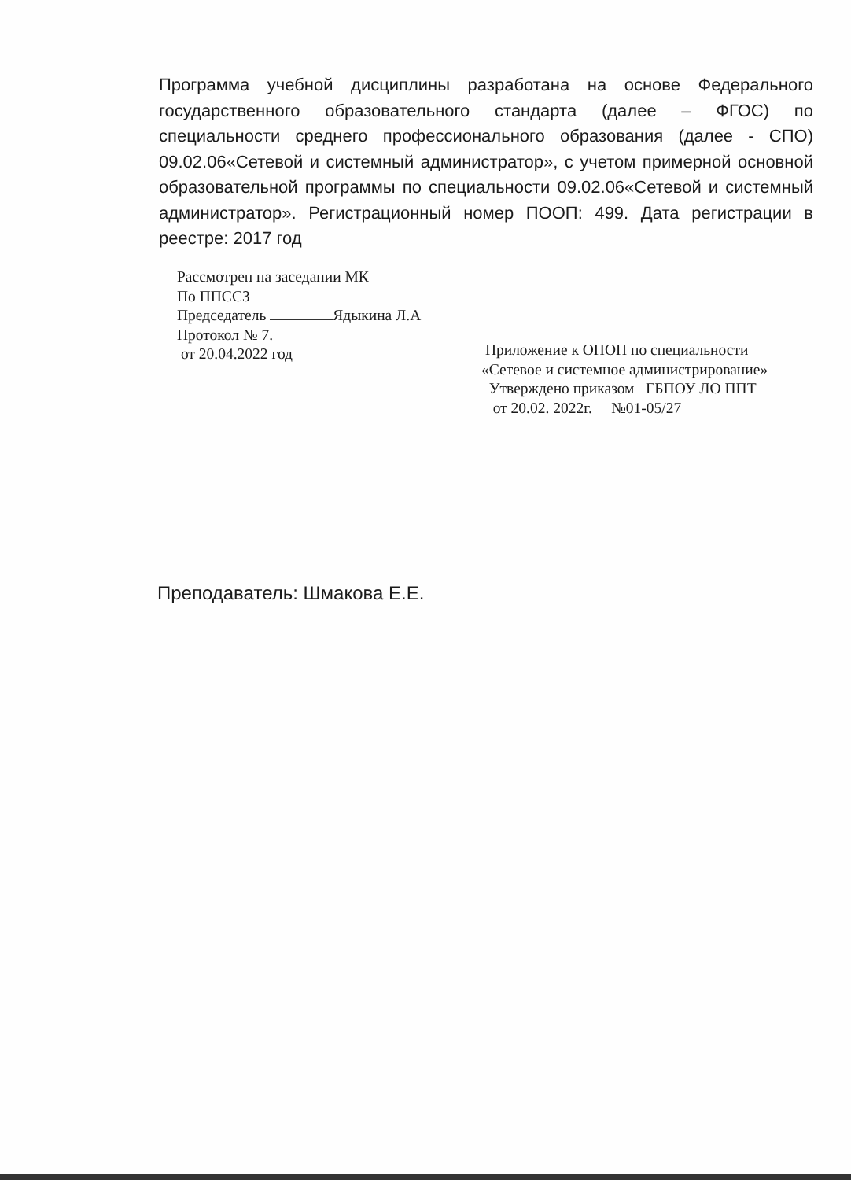Программа учебной дисциплины разработана на основе Федерального государственного образовательного стандарта (далее – ФГОС) по специальности среднего профессионального образования (далее - СПО) 09.02.06«Сетевой и системный администратор», с учетом примерной основной образовательной программы по специальности 09.02.06«Сетевой и системный администратор». Регистрационный номер ПООП: 499. Дата регистрации в реестре: 2017 год
Рассмотрен на заседании МК
По ППССЗ
Председатель Ядыкина Л.А
Протокол № 7.
от 20.04.2022 год
Приложение к ОПОП по специальности
«Сетевое и системное администрирование»
Утверждено приказом ГБПОУ ЛО ППТ
от 20.02. 2022г. №01-05/27
Преподаватель: Шмакова Е.Е.